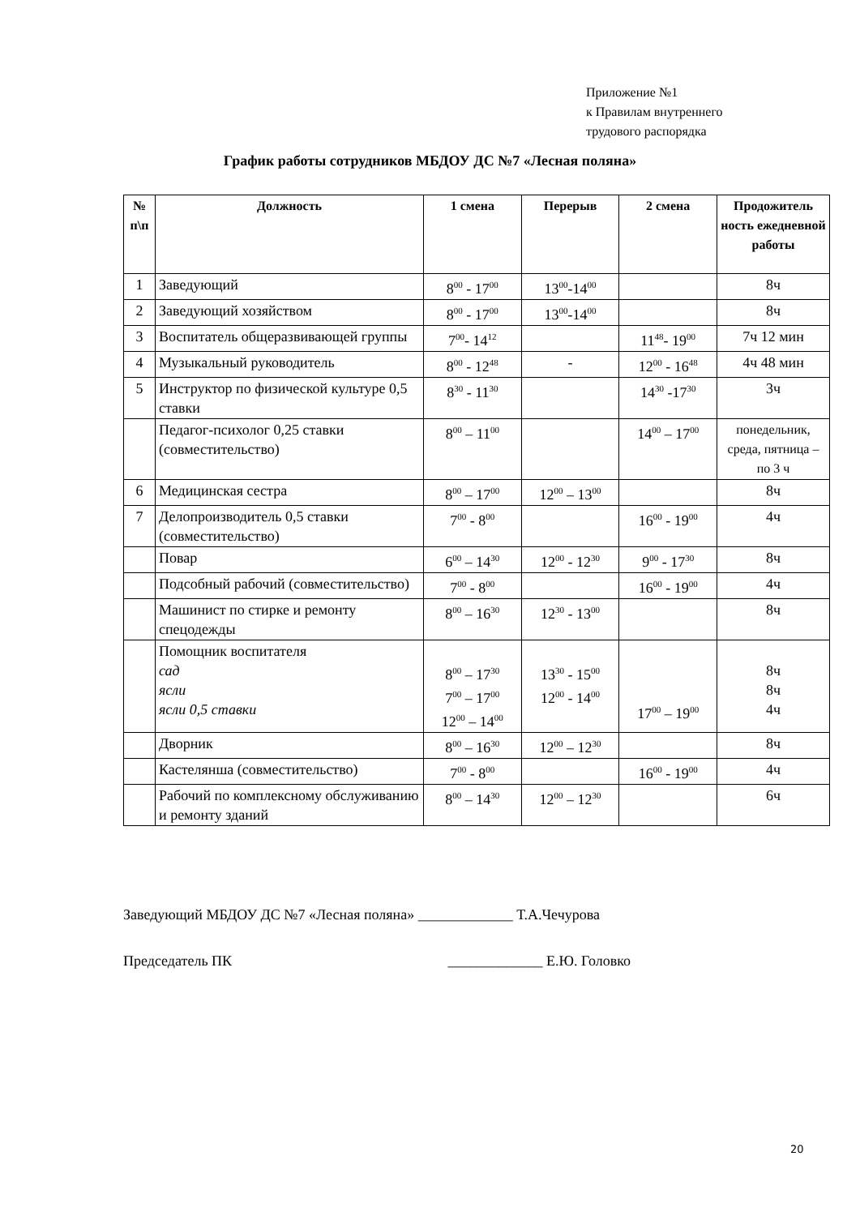Приложение №1
к Правилам внутреннего
трудового распорядка
График работы сотрудников МБДОУ ДС №7 «Лесная поляна»
| № п\п | Должность | 1 смена | Перерыв | 2 смена | Продожитель ность ежедневной работы |
| --- | --- | --- | --- | --- | --- |
| 1 | Заведующий | 8<sup>00</sup> - 17<sup>00</sup> | 13<sup>00</sup>-14<sup>00</sup> | | 8ч |
| 2 | Заведующий хозяйством | 8<sup>00</sup> - 17<sup>00</sup> | 13<sup>00</sup>-14<sup>00</sup> | | 8ч |
| 3 | Воспитатель общеразвивающей группы | 7<sup>00</sup>- 14<sup>12</sup> | | 11<sup>48</sup>- 19<sup>00</sup> | 7ч 12 мин |
| 4 | Музыкальный руководитель | 8<sup>00</sup> - 12<sup>48</sup> | - | 12<sup>00</sup> - 16<sup>48</sup> | 4ч 48 мин |
| 5 | Инструктор по физической культуре 0,5 ставки | 8<sup>30</sup> - 11<sup>30</sup> | | 14<sup>30</sup> -17<sup>30</sup> | 3ч |
| | Педагог-психолог 0,25 ставки (совместительство) | 8<sup>00</sup> – 11<sup>00</sup> | | 14<sup>00</sup> – 17<sup>00</sup> | понедельник, среда, пятница – по 3 ч |
| 6 | Медицинская сестра | 8<sup>00</sup> – 17<sup>00</sup> | 12<sup>00</sup> – 13<sup>00</sup> | | 8ч |
| 7 | Делопроизводитель 0,5 ставки (совместительство) | 7<sup>00</sup> - 8<sup>00</sup> | | 16<sup>00</sup> - 19<sup>00</sup> | 4ч |
| | Повар | 6<sup>00</sup> – 14<sup>30</sup> | 12<sup>00</sup> - 12<sup>30</sup> | 9<sup>00</sup> - 17<sup>30</sup> | 8ч |
| | Подсобный рабочий (совместительство) | 7<sup>00</sup> - 8<sup>00</sup> | | 16<sup>00</sup> - 19<sup>00</sup> | 4ч |
| | Машинист по стирке и ремонту спецодежды | 8<sup>00</sup> – 16<sup>30</sup> | 12<sup>30</sup> - 13<sup>00</sup> | | 8ч |
| | Помощник воспитателя сад ясли ясли 0,5 ставки | 8<sup>00</sup> – 17<sup>30</sup> 7<sup>00</sup> – 17<sup>00</sup> 12<sup>00</sup> – 14<sup>00</sup> | 13<sup>30</sup> - 15<sup>00</sup> 12<sup>00</sup> - 14<sup>00</sup> | 17<sup>00</sup> – 19<sup>00</sup> | 8ч 8ч 4ч |
| | Дворник | 8<sup>00</sup> – 16<sup>30</sup> | 12<sup>00</sup> – 12<sup>30</sup> | | 8ч |
| | Кастелянша (совместительство) | 7<sup>00</sup> - 8<sup>00</sup> | | 16<sup>00</sup> - 19<sup>00</sup> | 4ч |
| | Рабочий по комплексному обслуживанию и ремонту зданий | 8<sup>00</sup> – 14<sup>30</sup> | 12<sup>00</sup> – 12<sup>30</sup> | | 6ч |
Заведующий МБДОУ ДС №7 «Лесная поляна» _____________ Т.А.Чечурова
Председатель ПК _____________ Е.Ю. Головко
20